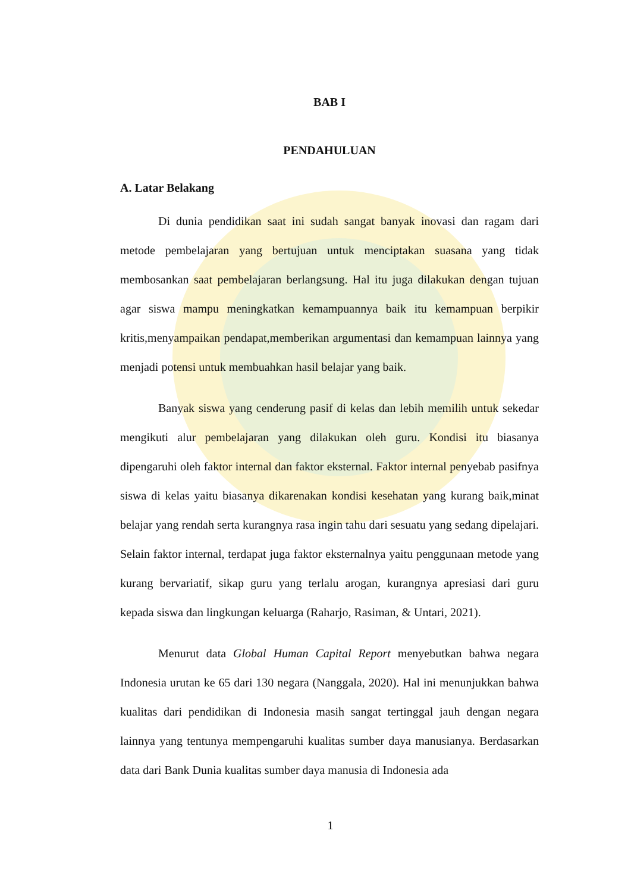BAB I
PENDAHULUAN
A. Latar Belakang
Di dunia pendidikan saat ini sudah sangat banyak inovasi dan ragam dari metode pembelajaran yang bertujuan untuk menciptakan suasana yang tidak membosankan saat pembelajaran berlangsung. Hal itu juga dilakukan dengan tujuan agar siswa mampu meningkatkan kemampuannya baik itu kemampuan berpikir kritis,menyampaikan pendapat,memberikan argumentasi dan kemampuan lainnya yang menjadi potensi untuk membuahkan hasil belajar yang baik.
Banyak siswa yang cenderung pasif di kelas dan lebih memilih untuk sekedar mengikuti alur pembelajaran yang dilakukan oleh guru. Kondisi itu biasanya dipengaruhi oleh faktor internal dan faktor eksternal. Faktor internal penyebab pasifnya siswa di kelas yaitu biasanya dikarenakan kondisi kesehatan yang kurang baik,minat belajar yang rendah serta kurangnya rasa ingin tahu dari sesuatu yang sedang dipelajari. Selain faktor internal, terdapat juga faktor eksternalnya yaitu penggunaan metode yang kurang bervariatif, sikap guru yang terlalu arogan, kurangnya apresiasi dari guru kepada siswa dan lingkungan keluarga (Raharjo, Rasiman, & Untari, 2021).
Menurut data Global Human Capital Report menyebutkan bahwa negara Indonesia urutan ke 65 dari 130 negara (Nanggala, 2020). Hal ini menunjukkan bahwa kualitas dari pendidikan di Indonesia masih sangat tertinggal jauh dengan negara lainnya yang tentunya mempengaruhi kualitas sumber daya manusianya. Berdasarkan data dari Bank Dunia kualitas sumber daya manusia di Indonesia ada
1